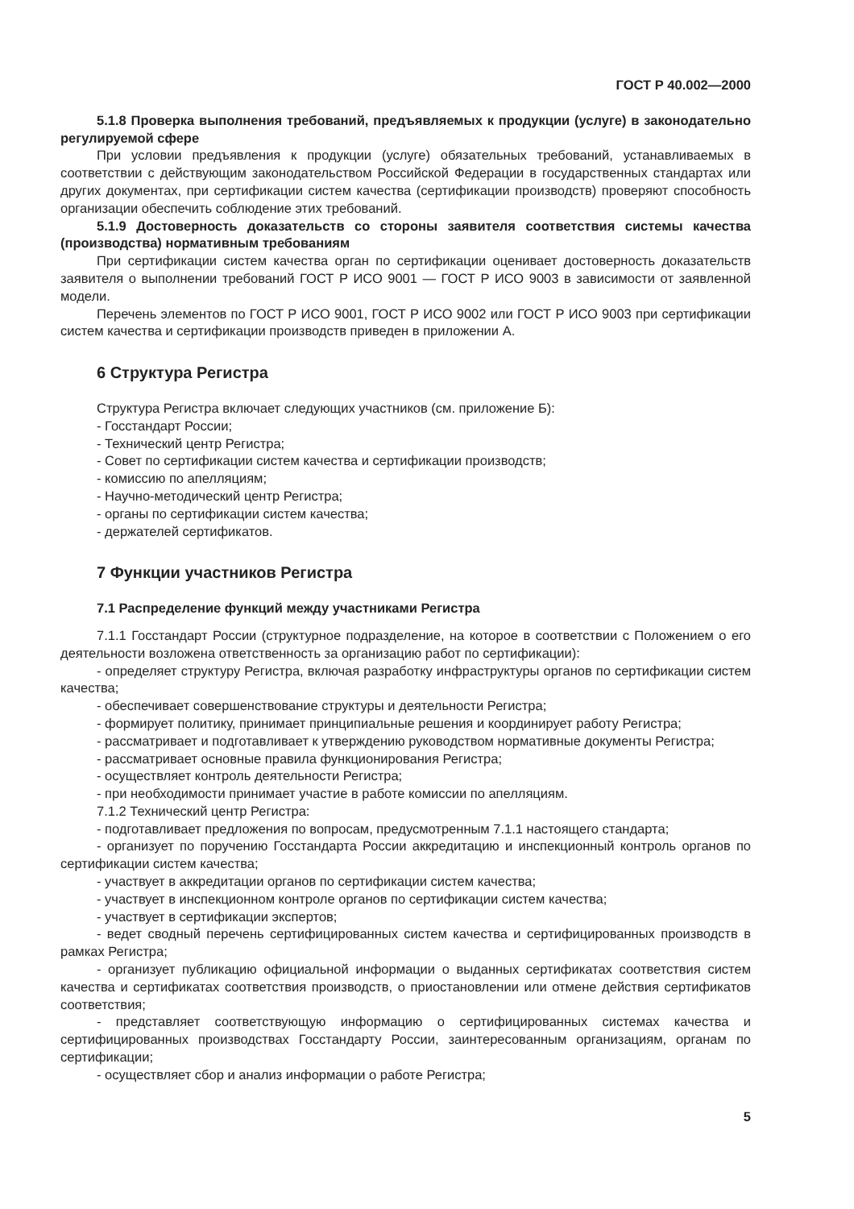ГОСТ Р 40.002—2000
5.1.8 Проверка выполнения требований, предъявляемых к продукции (услуге) в законодательно регулируемой сфере
При условии предъявления к продукции (услуге) обязательных требований, устанавливаемых в соответствии с действующим законодательством Российской Федерации в государственных стандартах или других документах, при сертификации систем качества (сертификации производств) проверяют способность организации обеспечить соблюдение этих требований.
5.1.9 Достоверность доказательств со стороны заявителя соответствия системы качества (производства) нормативным требованиям
При сертификации систем качества орган по сертификации оценивает достоверность доказательств заявителя о выполнении требований ГОСТ Р ИСО 9001 — ГОСТ Р ИСО 9003 в зависимости от заявленной модели.
Перечень элементов по ГОСТ Р ИСО 9001, ГОСТ Р ИСО 9002 или ГОСТ Р ИСО 9003 при сертификации систем качества и сертификации производств приведен в приложении А.
6 Структура Регистра
Структура Регистра включает следующих участников (см. приложение Б):
- Госстандарт России;
- Технический центр Регистра;
- Совет по сертификации систем качества и сертификации производств;
- комиссию по апелляциям;
- Научно-методический центр Регистра;
- органы по сертификации систем качества;
- держателей сертификатов.
7 Функции участников Регистра
7.1 Распределение функций между участниками Регистра
7.1.1 Госстандарт России (структурное подразделение, на которое в соответствии с Положением о его деятельности возложена ответственность за организацию работ по сертификации):
- определяет структуру Регистра, включая разработку инфраструктуры органов по сертификации систем качества;
- обеспечивает совершенствование структуры и деятельности Регистра;
- формирует политику, принимает принципиальные решения и координирует работу Регистра;
- рассматривает и подготавливает к утверждению руководством нормативные документы Регистра;
- рассматривает основные правила функционирования Регистра;
- осуществляет контроль деятельности Регистра;
- при необходимости принимает участие в работе комиссии по апелляциям.
7.1.2 Технический центр Регистра:
- подготавливает предложения по вопросам, предусмотренным 7.1.1 настоящего стандарта;
- организует по поручению Госстандарта России аккредитацию и инспекционный контроль органов по сертификации систем качества;
- участвует в аккредитации органов по сертификации систем качества;
- участвует в инспекционном контроле органов по сертификации систем качества;
- участвует в сертификации экспертов;
- ведет сводный перечень сертифицированных систем качества и сертифицированных производств в рамках Регистра;
- организует публикацию официальной информации о выданных сертификатах соответствия систем качества и сертификатах соответствия производств, о приостановлении или отмене действия сертификатов соответствия;
- представляет соответствующую информацию о сертифицированных системах качества и сертифицированных производствах Госстандарту России, заинтересованным организациям, органам по сертификации;
- осуществляет сбор и анализ информации о работе Регистра;
5